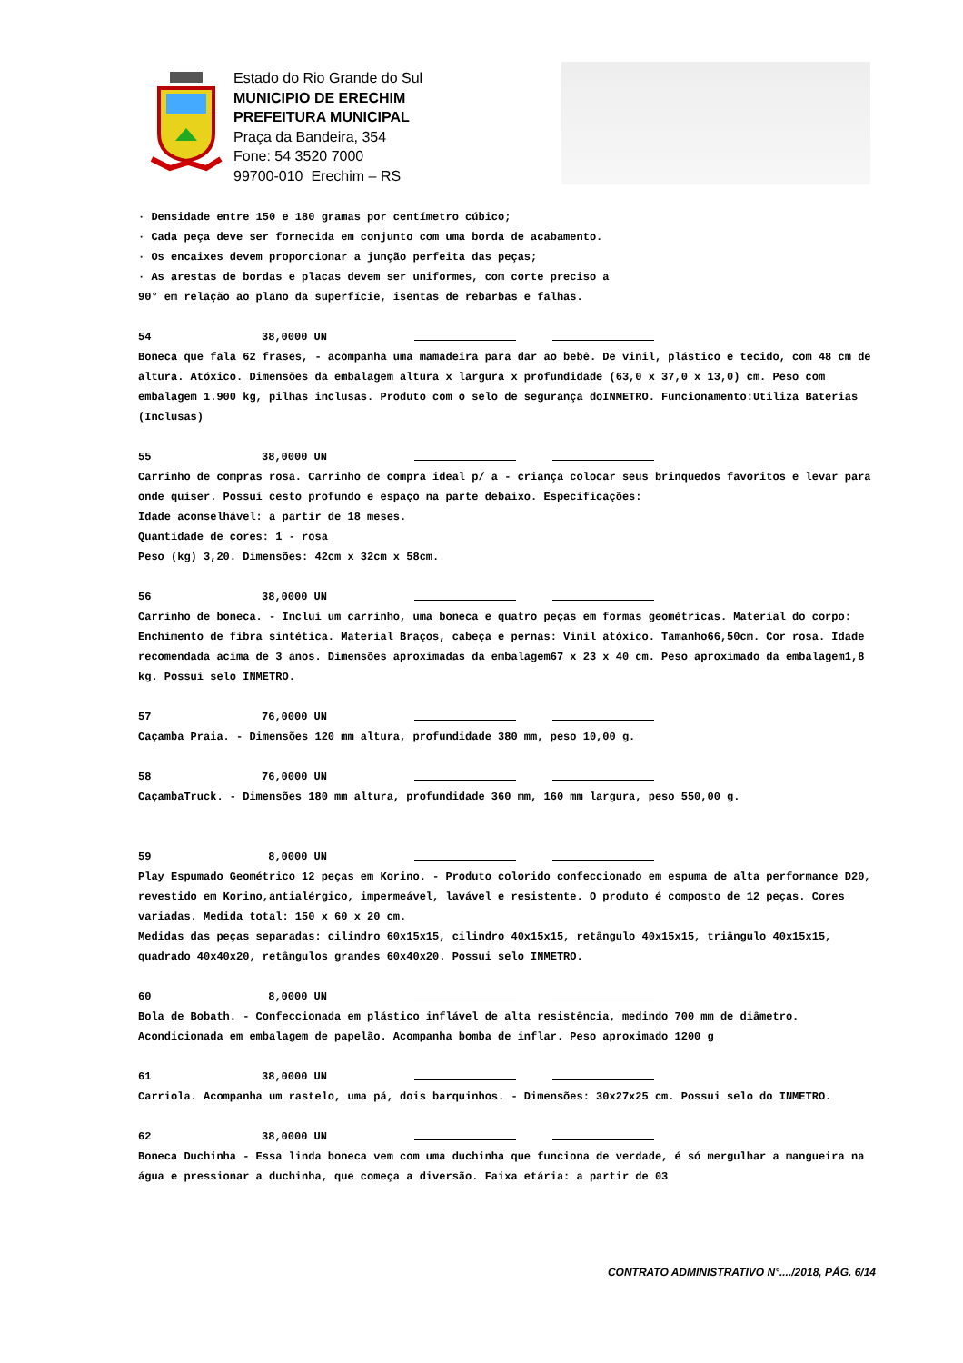Estado do Rio Grande do Sul
MUNICIPIO DE ERECHIM
PREFEITURA MUNICIPAL
Praça da Bandeira, 354
Fone: 54 3520 7000
99700-010 Erechim – RS
· Densidade entre 150 e 180 gramas por centímetro cúbico;
· Cada peça deve ser fornecida em conjunto com uma borda de acabamento.
· Os encaixes devem proporcionar a junção perfeita das peças;
· As arestas de bordas e placas devem ser uniformes, com corte preciso a
90° em relação ao plano da superfície, isentas de rebarbas e falhas.
54 38,0000 UN
Boneca que fala 62 frases, - acompanha uma mamadeira para dar ao bebê. De vinil, plástico e tecido, com 48 cm de altura. Atóxico. Dimensões da embalagem altura x largura x profundidade (63,0 x 37,0 x 13,0) cm. Peso com embalagem 1.900 kg, pilhas inclusas. Produto com o selo de segurança doINMETRO. Funcionamento:Utiliza Baterias (Inclusas)
55 38,0000 UN
Carrinho de compras rosa. Carrinho de compra ideal p/ a - criança colocar seus brinquedos favoritos e levar para onde quiser. Possui cesto profundo e espaço na parte debaixo. Especificações:
Idade aconselhável: a partir de 18 meses.
Quantidade de cores: 1 - rosa
Peso (kg) 3,20. Dimensões: 42cm x 32cm x 58cm.
56 38,0000 UN
Carrinho de boneca. - Inclui um carrinho, uma boneca e quatro peças em formas geométricas. Material do corpo: Enchimento de fibra sintética. Material Braços, cabeça e pernas: Vinil atóxico. Tamanho66,50cm. Cor rosa. Idade recomendada acima de 3 anos. Dimensões aproximadas da embalagem67 x 23 x 40 cm. Peso aproximado da embalagem1,8 kg. Possui selo INMETRO.
57 76,0000 UN
Caçamba Praia. - Dimensões 120 mm altura, profundidade 380 mm, peso 10,00 g.
58 76,0000 UN
CaçambaTruck. - Dimensões 180 mm altura, profundidade 360 mm, 160 mm largura, peso 550,00 g.
59 8,0000 UN
Play Espumado Geométrico 12 peças em Korino. - Produto colorido confeccionado em espuma de alta performance D20, revestido em Korino,antialérgico, impermeável, lavável e resistente. O produto é composto de 12 peças. Cores variadas. Medida total: 150 x 60 x 20 cm.
Medidas das peças separadas: cilindro 60x15x15, cilindro 40x15x15, retângulo 40x15x15, triângulo 40x15x15, quadrado 40x40x20, retângulos grandes 60x40x20. Possui selo INMETRO.
60 8,0000 UN
Bola de Bobath. - Confeccionada em plástico inflável de alta resistência, medindo 700 mm de diâmetro. Acondicionada em embalagem de papelão. Acompanha bomba de inflar. Peso aproximado 1200 g
61 38,0000 UN
Carriola. Acompanha um rastelo, uma pá, dois barquinhos. - Dimensões: 30x27x25 cm. Possui selo do INMETRO.
62 38,0000 UN
Boneca Duchinha - Essa linda boneca vem com uma duchinha que funciona de verdade, é só mergulhar a mangueira na água e pressionar a duchinha, que começa a diversão. Faixa etária: a partir de 03
CONTRATO ADMINISTRATIVO N°..../2018, PÁG. 6/14